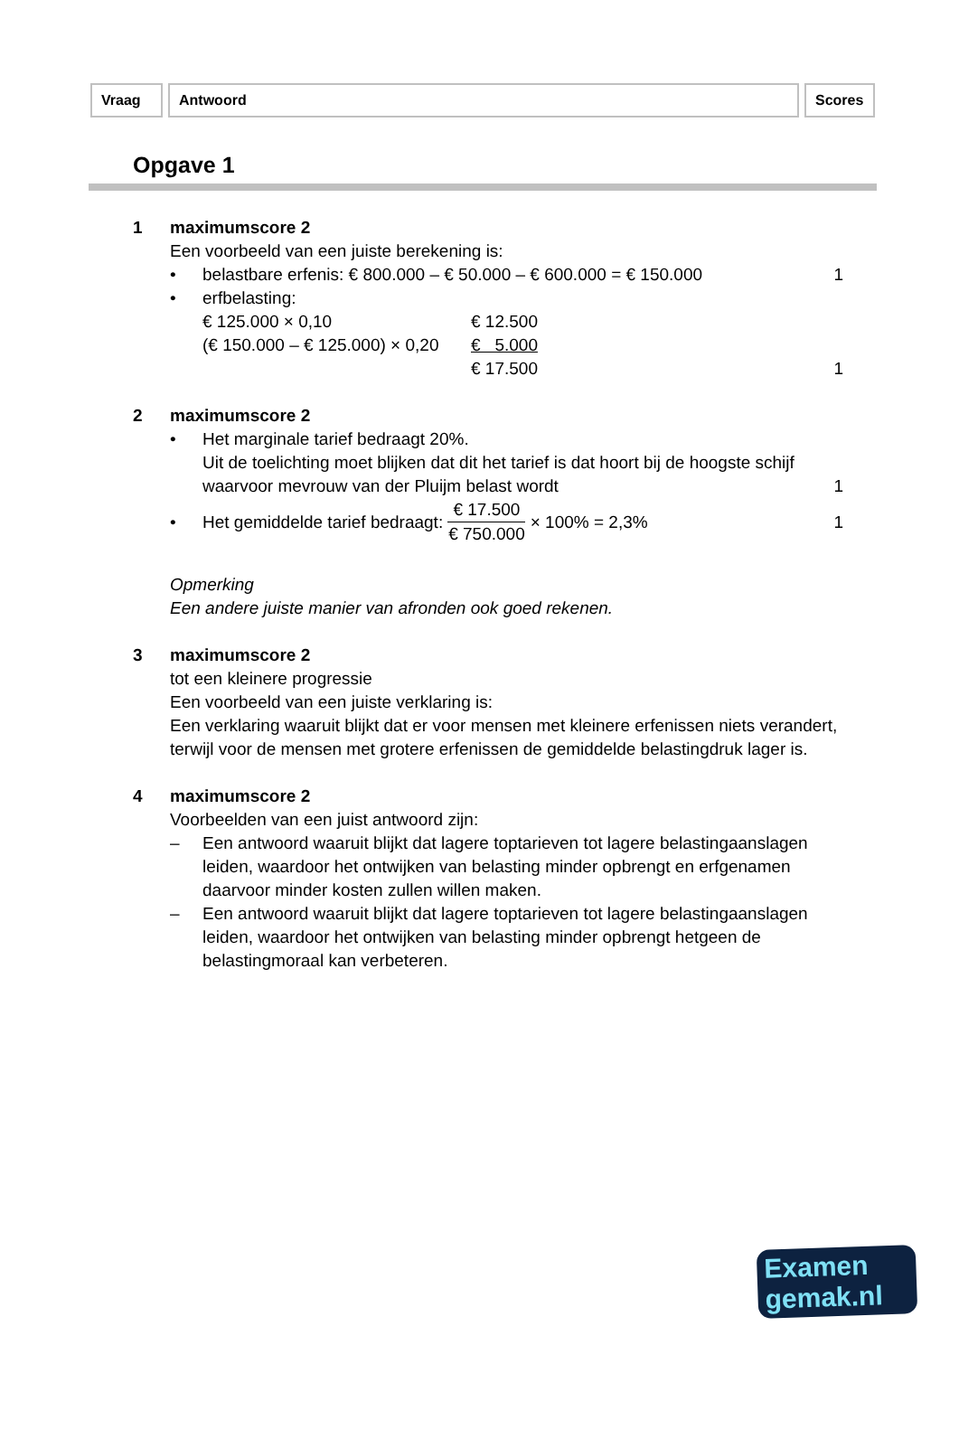Vraag Antwoord Scores
Opgave 1
1
maximumscore 2
Een voorbeeld van een juiste berekening is:
• belastbare erfenis: € 800.000 – € 50.000 – € 600.000 = € 150.000 1 • erfbelasting:
| € 125.000 × 0,10 | € 12.500 |
| (€ 150.000 – € 125.000) × 0,20 | € 5.000 |
| | € 17.500 |
1
2
maximumscore 2
• Het marginale tarief bedraagt 20%.
Uit de toelichting moet blijken dat dit het tarief is dat hoort bij de hoogste schijf waarvoor mevrouw van der Pluijm belast wordt
1
• Het gemiddelde tarief bedraagt: € 17.500 € 750.000 × 100% = 2,3% 1
Opmerking
Een andere juiste manier van afronden ook goed rekenen.
3
maximumscore 2
tot een kleinere progressie
Een voorbeeld van een juiste verklaring is:
Een verklaring waaruit blijkt dat er voor mensen met kleinere erfenissen niets verandert, terwijl voor de mensen met grotere erfenissen de gemiddelde belastingdruk lager is.
4
maximumscore 2
Voorbeelden van een juist antwoord zijn:
– Een antwoord waaruit blijkt dat lagere toptarieven tot lagere belastingaanslagen leiden, waardoor het ontwijken van belasting minder opbrengt en erfgenamen daarvoor minder kosten zullen willen maken.
– Een antwoord waaruit blijkt dat lagere toptarieven tot lagere belastingaanslagen leiden, waardoor het ontwijken van belasting minder opbrengt hetgeen de belastingmoraal kan verbeteren.
Examen
gemak.nl